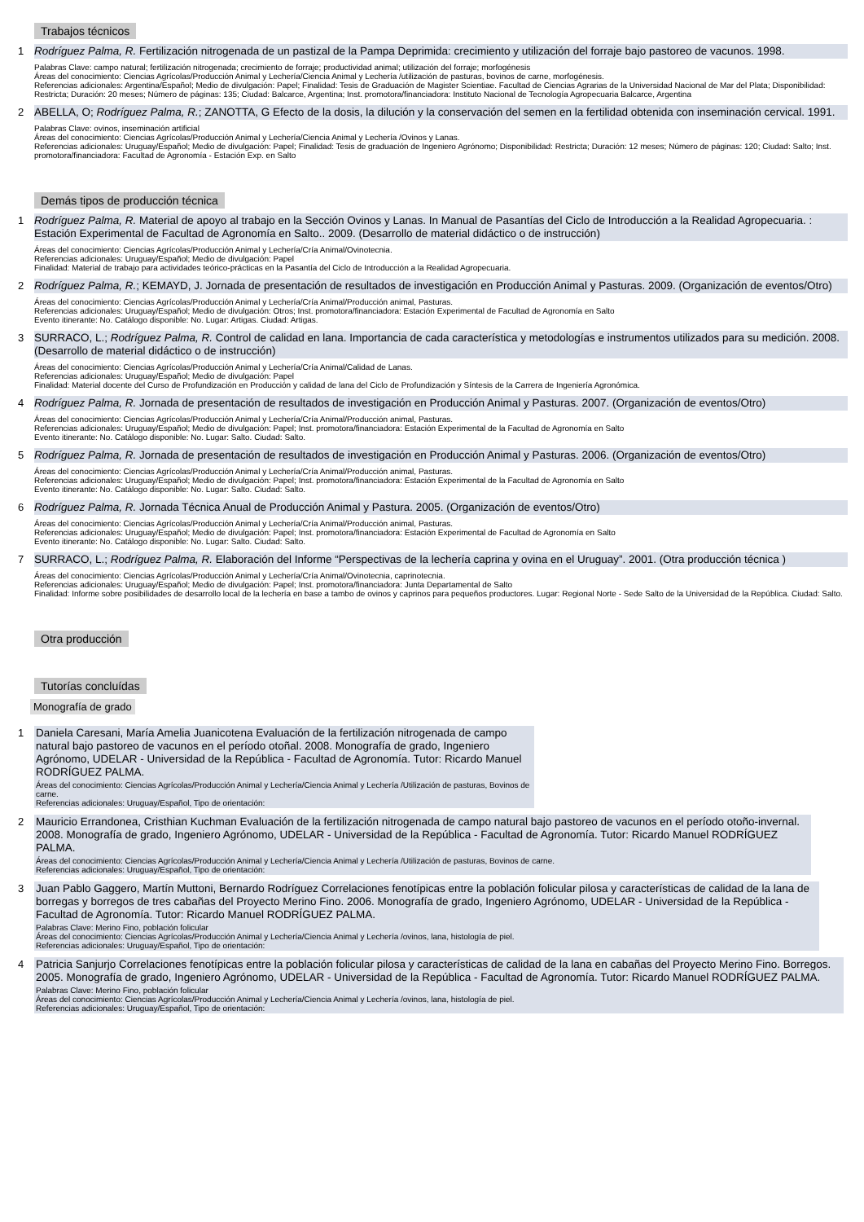Trabajos técnicos
1
Rodríguez Palma, R. Fertilización nitrogenada de un pastizal de la Pampa Deprimida: crecimiento y utilización del forraje bajo pastoreo de vacunos. 1998.
Palabras Clave: campo natural; fertilización nitrogenada; crecimiento de forraje; productividad animal; utilización del forraje; morfogénesis
Áreas del conocimiento: Ciencias Agrícolas/Producción Animal y Lechería/Ciencia Animal y Lechería /utilización de pasturas, bovinos de carne, morfogénesis.
Referencias adicionales: Argentina/Español; Medio de divulgación: Papel; Finalidad: Tesis de Graduación de Magister Scientiae. Facultad de Ciencias Agrarias de la Universidad Nacional de Mar del Plata; Disponibilidad: Restricta; Duración: 20 meses; Número de páginas: 135; Ciudad: Balcarce, Argentina; Inst. promotora/financiadora: Instituto Nacional de Tecnología Agropecuaria Balcarce, Argentina
2
ABELLA, O; Rodríguez Palma, R.; ZANOTTA, G Efecto de la dosis, la dilución y la conservación del semen en la fertilidad obtenida con inseminación cervical. 1991.
Palabras Clave: ovinos, inseminación artificial
Áreas del conocimiento: Ciencias Agrícolas/Producción Animal y Lechería/Ciencia Animal y Lechería /Ovinos y Lanas.
Referencias adicionales: Uruguay/Español; Medio de divulgación: Papel; Finalidad: Tesis de graduación de Ingeniero Agrónomo; Disponibilidad: Restricta; Duración: 12 meses; Número de páginas: 120; Ciudad: Salto; Inst. promotora/financiadora: Facultad de Agronomía - Estación Exp. en Salto
Demás tipos de producción técnica
1
Rodríguez Palma, R. Material de apoyo al trabajo en la Sección Ovinos y Lanas. In Manual de Pasantías del Ciclo de Introducción a la Realidad Agropecuaria. : Estación Experimental de Facultad de Agronomía en Salto.. 2009. (Desarrollo de material didáctico o de instrucción)
Áreas del conocimiento: Ciencias Agrícolas/Producción Animal y Lechería/Cría Animal/Ovinotecnia.
Referencias adicionales: Uruguay/Español; Medio de divulgación: Papel
Finalidad: Material de trabajo para actividades teórico-prácticas en la Pasantía del Ciclo de Introducción a la Realidad Agropecuaria.
2
Rodríguez Palma, R.; KEMAYD, J. Jornada de presentación de resultados de investigación en Producción Animal y Pasturas. 2009. (Organización de eventos/Otro)
Áreas del conocimiento: Ciencias Agrícolas/Producción Animal y Lechería/Cría Animal/Producción animal, Pasturas.
Referencias adicionales: Uruguay/Español; Medio de divulgación: Otros; Inst. promotora/financiadora: Estación Experimental de Facultad de Agronomía en Salto
Evento itinerante: No. Catálogo disponible: No. Lugar: Artigas. Ciudad: Artigas.
3
SURRACO, L.; Rodríguez Palma, R. Control de calidad en lana. Importancia de cada característica y metodologías e instrumentos utilizados para su medición. 2008. (Desarrollo de material didáctico o de instrucción)
Áreas del conocimiento: Ciencias Agrícolas/Producción Animal y Lechería/Cría Animal/Calidad de Lanas.
Referencias adicionales: Uruguay/Español; Medio de divulgación: Papel
Finalidad: Material docente del Curso de Profundización en Producción y calidad de lana del Ciclo de Profundización y Síntesis de la Carrera de Ingeniería Agronómica.
4
Rodríguez Palma, R. Jornada de presentación de resultados de investigación en Producción Animal y Pasturas. 2007. (Organización de eventos/Otro)
Áreas del conocimiento: Ciencias Agrícolas/Producción Animal y Lechería/Cría Animal/Producción animal, Pasturas.
Referencias adicionales: Uruguay/Español; Medio de divulgación: Papel; Inst. promotora/financiadora: Estación Experimental de la Facultad de Agronomía en Salto
Evento itinerante: No. Catálogo disponible: No. Lugar: Salto. Ciudad: Salto.
5
Rodríguez Palma, R. Jornada de presentación de resultados de investigación en Producción Animal y Pasturas. 2006. (Organización de eventos/Otro)
Áreas del conocimiento: Ciencias Agrícolas/Producción Animal y Lechería/Cría Animal/Producción animal, Pasturas.
Referencias adicionales: Uruguay/Español; Medio de divulgación: Papel; Inst. promotora/financiadora: Estación Experimental de la Facultad de Agronomía en Salto
Evento itinerante: No. Catálogo disponible: No. Lugar: Salto. Ciudad: Salto.
6
Rodríguez Palma, R. Jornada Técnica Anual de Producción Animal y Pastura. 2005. (Organización de eventos/Otro)
Áreas del conocimiento: Ciencias Agrícolas/Producción Animal y Lechería/Cría Animal/Producción animal, Pasturas.
Referencias adicionales: Uruguay/Español; Medio de divulgación: Papel; Inst. promotora/financiadora: Estación Experimental de Facultad de Agronomía en Salto
Evento itinerante: No. Catálogo disponible: No. Lugar: Salto. Ciudad: Salto.
7
SURRACO, L.; Rodríguez Palma, R. Elaboración del Informe “Perspectivas de la lechería caprina y ovina en el Uruguay”. 2001. (Otra producción técnica )
Áreas del conocimiento: Ciencias Agrícolas/Producción Animal y Lechería/Cría Animal/Ovinotecnia, caprinotecnia.
Referencias adicionales: Uruguay/Español; Medio de divulgación: Papel; Inst. promotora/financiadora: Junta Departamental de Salto
Finalidad: Informe sobre posibilidades de desarrollo local de la lechería en base a tambo de ovinos y caprinos para pequeños productores. Lugar: Regional Norte - Sede Salto de la Universidad de la República. Ciudad: Salto.
Otra producción Tutorías concluídas
Monografía de grado
1
Daniela Caresani, María Amelia Juanicotena Evaluación de la fertilización nitrogenada de campo natural bajo pastoreo de vacunos en el período otoñal. 2008. Monografía de grado, Ingeniero Agrónomo, UDELAR - Universidad de la República - Facultad de Agronomía. Tutor: Ricardo Manuel RODRÍGUEZ PALMA.
Áreas del conocimiento: Ciencias Agrícolas/Producción Animal y Lechería/Ciencia Animal y Lechería /Utilización de pasturas, Bovinos de carne.
Referencias adicionales: Uruguay/Español, Tipo de orientación:
2
Mauricio Errandonea, Cristhian Kuchman Evaluación de la fertilización nitrogenada de campo natural bajo pastoreo de vacunos en el período otoño-invernal. 2008. Monografía de grado, Ingeniero Agrónomo, UDELAR - Universidad de la República - Facultad de Agronomía. Tutor: Ricardo Manuel RODRÍGUEZ PALMA.
Áreas del conocimiento: Ciencias Agrícolas/Producción Animal y Lechería/Ciencia Animal y Lechería /Utilización de pasturas, Bovinos de carne.
Referencias adicionales: Uruguay/Español, Tipo de orientación:
3
Juan Pablo Gaggero, Martín Muttoni, Bernardo Rodríguez Correlaciones fenotípicas entre la población folicular pilosa y características de calidad de la lana de borregas y borregos de tres cabañas del Proyecto Merino Fino. 2006. Monografía de grado, Ingeniero Agrónomo, UDELAR - Universidad de la República - Facultad de Agronomía. Tutor: Ricardo Manuel RODRÍGUEZ PALMA.
Palabras Clave: Merino Fino, población folicular
Áreas del conocimiento: Ciencias Agrícolas/Producción Animal y Lechería/Ciencia Animal y Lechería /ovinos, lana, histología de piel.
Referencias adicionales: Uruguay/Español, Tipo de orientación:
4
Patricia Sanjurjo Correlaciones fenotípicas entre la población folicular pilosa y características de calidad de la lana en cabañas del Proyecto Merino Fino. Borregos. 2005. Monografía de grado, Ingeniero Agrónomo, UDELAR - Universidad de la República - Facultad de Agronomía. Tutor: Ricardo Manuel RODRÍGUEZ PALMA.
Palabras Clave: Merino Fino, población folicular
Áreas del conocimiento: Ciencias Agrícolas/Producción Animal y Lechería/Ciencia Animal y Lechería /ovinos, lana, histología de piel.
Referencias adicionales: Uruguay/Español, Tipo de orientación: